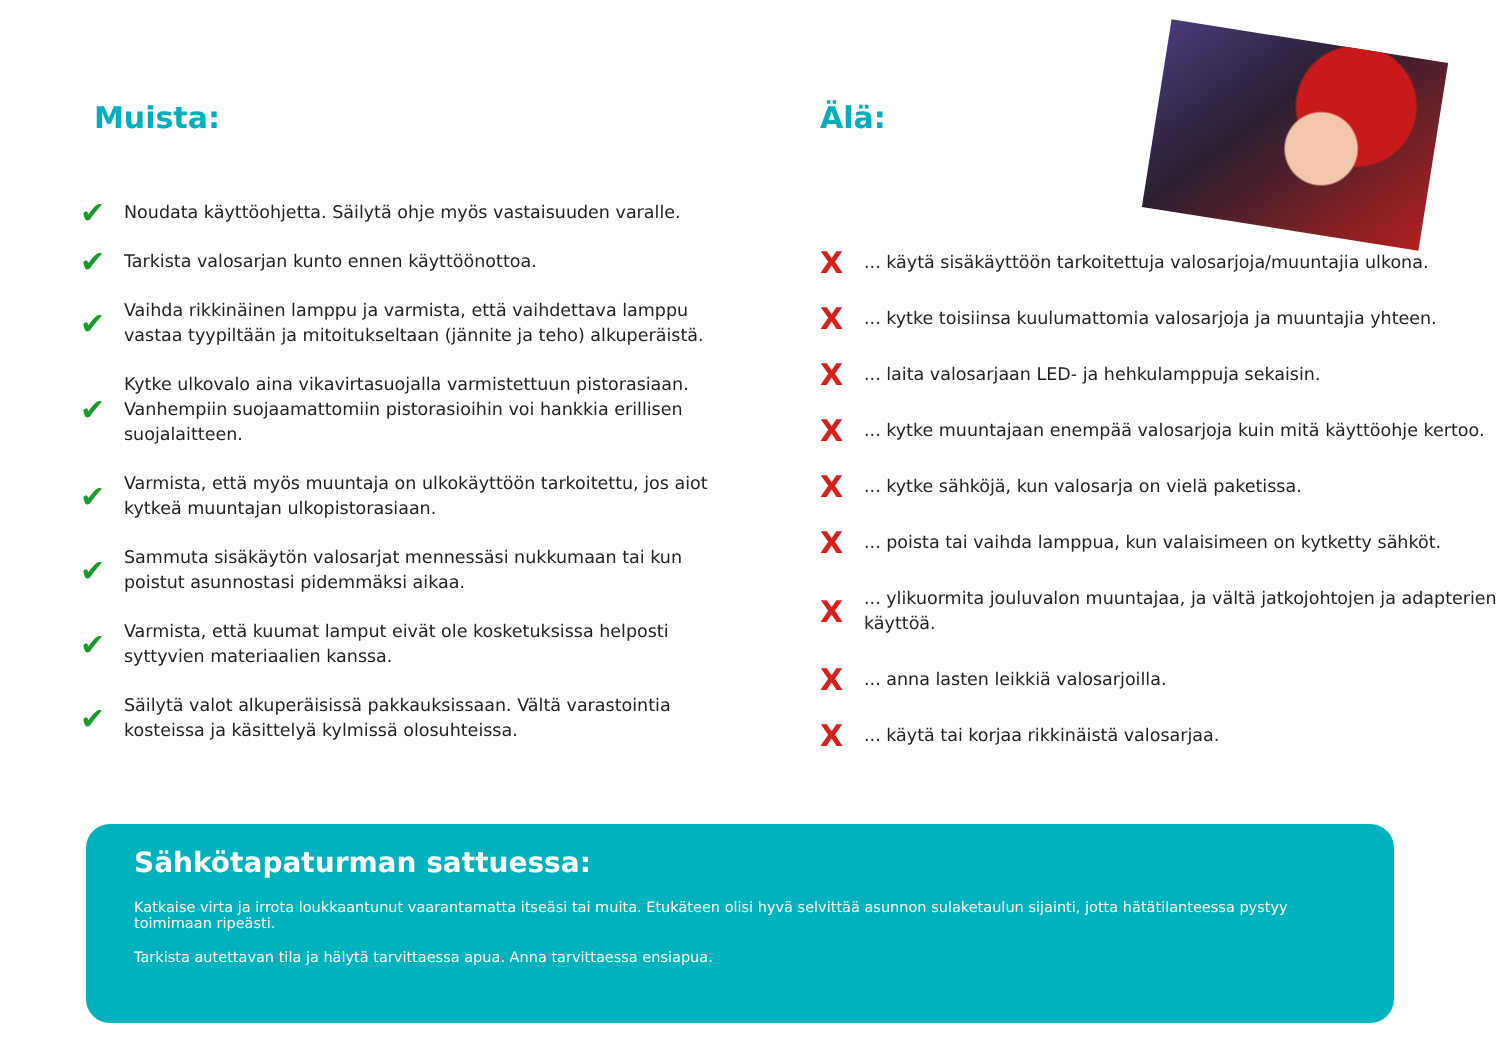Muista:
✔ Noudata käyttöohjetta. Säilytä ohje myös vastaisuuden varalle.
✔ Tarkista valosarjan kunto ennen käyttöönottoa.
✔ Vaihda rikkinäinen lamppu ja varmista, että vaihdettava lamppu vastaa tyypiltään ja mitoitukseltaan (jännite ja teho) alkuperäistä.
✔ Kytke ulkovalo aina vikavirtasuojalla varmistettuun pistorasiaan. Vanhempiin suojaamattomiin pistorasioihin voi hankkia erillisen suojalaitteen.
✔ Varmista, että myös muuntaja on ulkokäyttöön tarkoitettu, jos aiot kytkeä muuntajan ulkopistorasiaan.
✔ Sammuta sisäkäytön valosarjat mennessäsi nukkumaan tai kun poistut asunnostasi pidemmäksi aikaa.
✔ Varmista, että kuumat lamput eivät ole kosketuksissa helposti syttyvien materiaalien kanssa.
✔ Säilytä valot alkuperäisissä pakkauksissaan. Vältä varastointia kosteissa ja käsittelyä kylmissä olosuhteissa.
Älä:
X... käytä sisäkäyttöön tarkoitettuja valosarjoja/muuntajia ulkona.
X... kytke toisiinsa kuulumattomia valosarjoja ja muuntajia yhteen.
X... laita valosarjaan LED- ja hehkulamppuja sekaisin.
X... kytke muuntajaan enempää valosarjoja kuin mitä käyttöohje kertoo.
X... kytke sähköjä, kun valosarja on vielä paketissa.
X... poista tai vaihda lamppua, kun valaisimeen on kytketty sähköt.
X... ylikuormita jouluvalon muuntajaa, ja vältä jatkojohtojen ja adapterien käyttöä.
X... anna lasten leikkiä valosarjoilla.
X... käytä tai korjaa rikkinäistä valosarjaa.
Sähkötapaturman sattuessa:
Katkaise virta ja irrota loukkaantunut vaarantamatta itseäsi tai muita. Etukäteen olisi hyvä selvittää asunnon sulaketaulun sijainti, jotta hätätilanteessa pystyy toimimaan ripeästi.
Tarkista autettavan tila ja hälytä tarvittaessa apua. Anna tarvittaessa ensiapua.